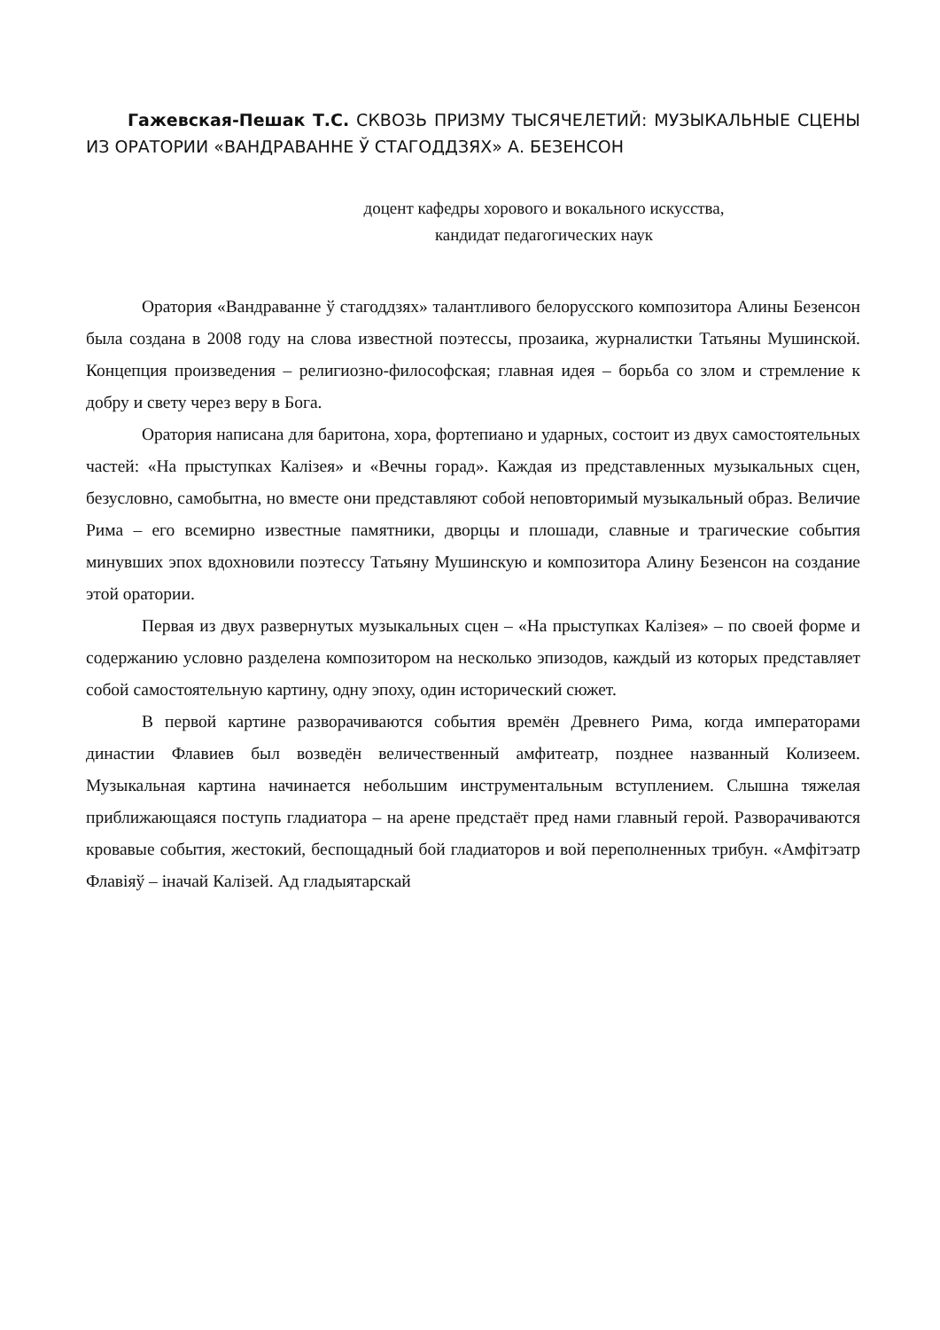Гажевская-Пешак Т.С. СКВОЗЬ ПРИЗМУ ТЫСЯЧЕЛЕТИЙ: МУЗЫКАЛЬНЫЕ СЦЕНЫ ИЗ ОРАТОРИИ «ВАНДРАВАННЕ Ў СТАГОДДЗЯХ» А. БЕЗЕНСОН
доцент кафедры хорового и вокального искусства,
кандидат педагогических наук
Оратория «Вандраванне ў стагоддзях» талантливого белорусского композитора Алины Безенсон была создана в 2008 году на слова известной поэтессы, прозаика, журналистки Татьяны Мушинской. Концепция произведения – религиозно-философская; главная идея – борьба со злом и стремление к добру и свету через веру в Бога.
Оратория написана для баритона, хора, фортепиано и ударных, состоит из двух самостоятельных частей: «На прыступках Калізея» и «Вечны горад». Каждая из представленных музыкальных сцен, безусловно, самобытна, но вместе они представляют собой неповторимый музыкальный образ. Величие Рима – его всемирно известные памятники, дворцы и плошади, славные и трагические события минувших эпох вдохновили поэтессу Татьяну Мушинскую и композитора Алину Безенсон на создание этой оратории.
Первая из двух развернутых музыкальных сцен – «На прыступках Калізея» – по своей форме и содержанию условно разделена композитором на несколько эпизодов, каждый из которых представляет собой самостоятельную картину, одну эпоху, один исторический сюжет.
В первой картине разворачиваются события времён Древнего Рима, когда императорами династии Флавиев был возведён величественный амфитеатр, позднее названный Колизеем. Музыкальная картина начинается небольшим инструментальным вступлением. Слышна тяжелая приближающаяся поступь гладиатора – на арене предстаёт пред нами главный герой. Разворачиваются кровавые события, жестокий, беспощадный бой гладиаторов и вой переполненных трибун. «Амфітэатр Флавіяў – іначай Калізей. Ад гладыятарскай